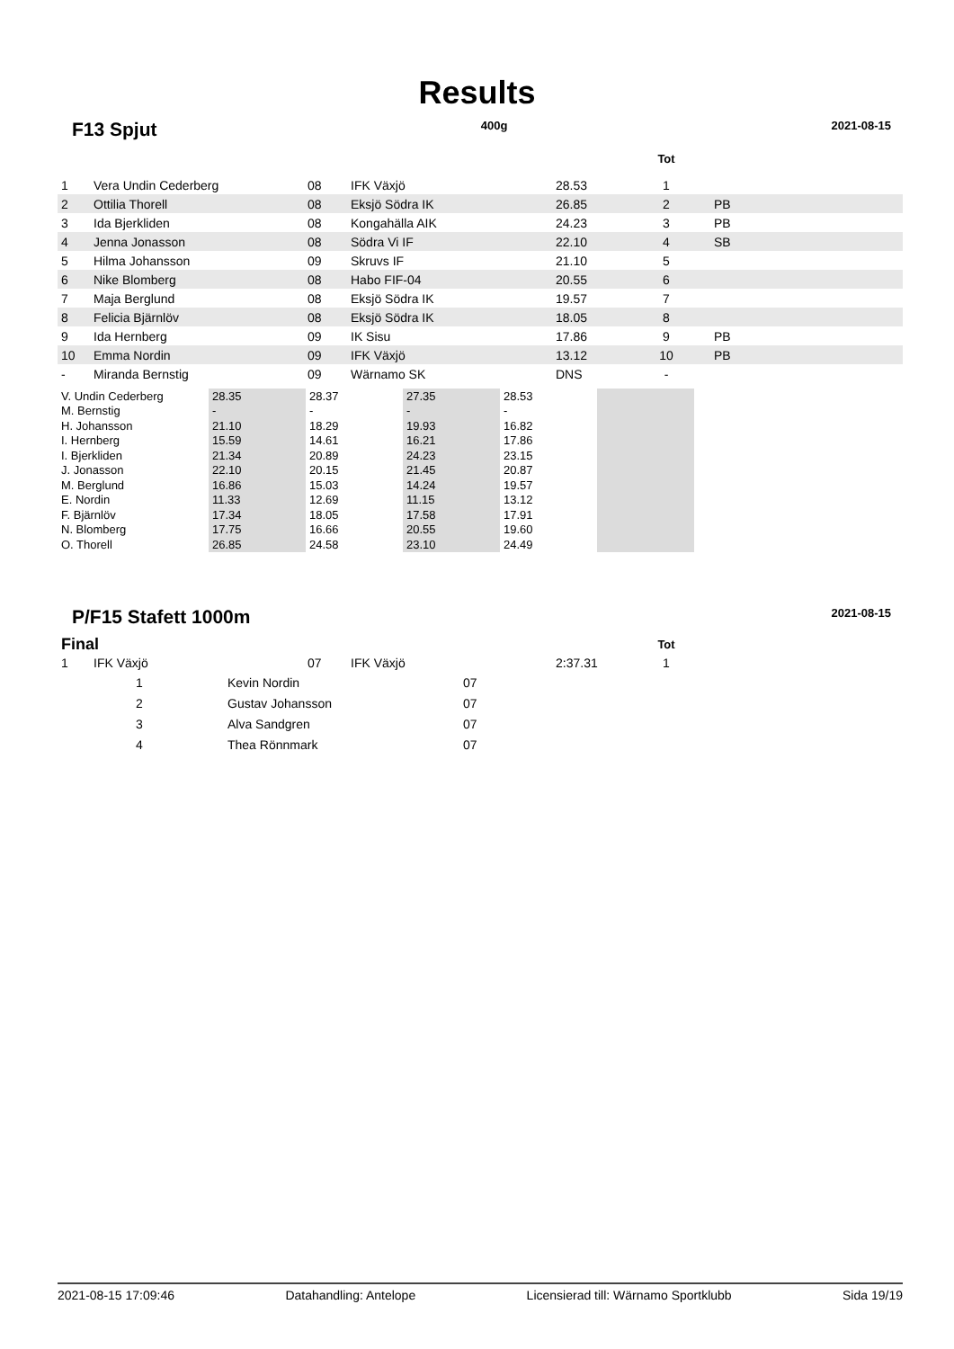Results
F13 Spjut 400g 2021-08-15
| | | | | | Tot | |
| 1 | Vera Undin Cederberg | 08 | IFK Växjö | 28.53 | 1 | |
| 2 | Ottilia Thorell | 08 | Eksjö Södra IK | 26.85 | 2 | PB |
| 3 | Ida Bjerkliden | 08 | Kongahälla AIK | 24.23 | 3 | PB |
| 4 | Jenna Jonasson | 08 | Södra Vi IF | 22.10 | 4 | SB |
| 5 | Hilma Johansson | 09 | Skruvs IF | 21.10 | 5 | |
| 6 | Nike Blomberg | 08 | Habo FIF-04 | 20.55 | 6 | |
| 7 | Maja Berglund | 08 | Eksjö Södra IK | 19.57 | 7 | |
| 8 | Felicia Bjärnlöv | 08 | Eksjö Södra IK | 18.05 | 8 | |
| 9 | Ida Hernberg | 09 | IK Sisu | 17.86 | 9 | PB |
| 10 | Emma Nordin | 09 | IFK Växjö | 13.12 | 10 | PB |
| - | Miranda Bernstig | 09 | Wärnamo SK | DNS | - | |
| V. Undin Cederberg | 28.35 | 28.37 | 27.35 | 28.53 | |
| M. Bernstig | - | - | - | - | |
| H. Johansson | 21.10 | 18.29 | 19.93 | 16.82 | |
| I. Hernberg | 15.59 | 14.61 | 16.21 | 17.86 | |
| I. Bjerkliden | 21.34 | 20.89 | 24.23 | 23.15 | |
| J. Jonasson | 22.10 | 20.15 | 21.45 | 20.87 | |
| M. Berglund | 16.86 | 15.03 | 14.24 | 19.57 | |
| E. Nordin | 11.33 | 12.69 | 11.15 | 13.12 | |
| F. Bjärnlöv | 17.34 | 18.05 | 17.58 | 17.91 | |
| N. Blomberg | 17.75 | 16.66 | 20.55 | 19.60 | |
| O. Thorell | 26.85 | 24.58 | 23.10 | 24.49 | |
P/F15 Stafett 1000m 2021-08-15
| Final | | | | | Tot | |
| 1 | IFK Växjö | 07 | IFK Växjö | 2:37.31 | 1 | |
| 1 | Kevin Nordin | 07 |
| 2 | Gustav Johansson | 07 |
| 3 | Alva Sandgren | 07 |
| 4 | Thea Rönnmark | 07 |
2021-08-15 17:09:46 Datahandling: Antelope Licensierad till: Wärnamo Sportklubb Sida 19/19